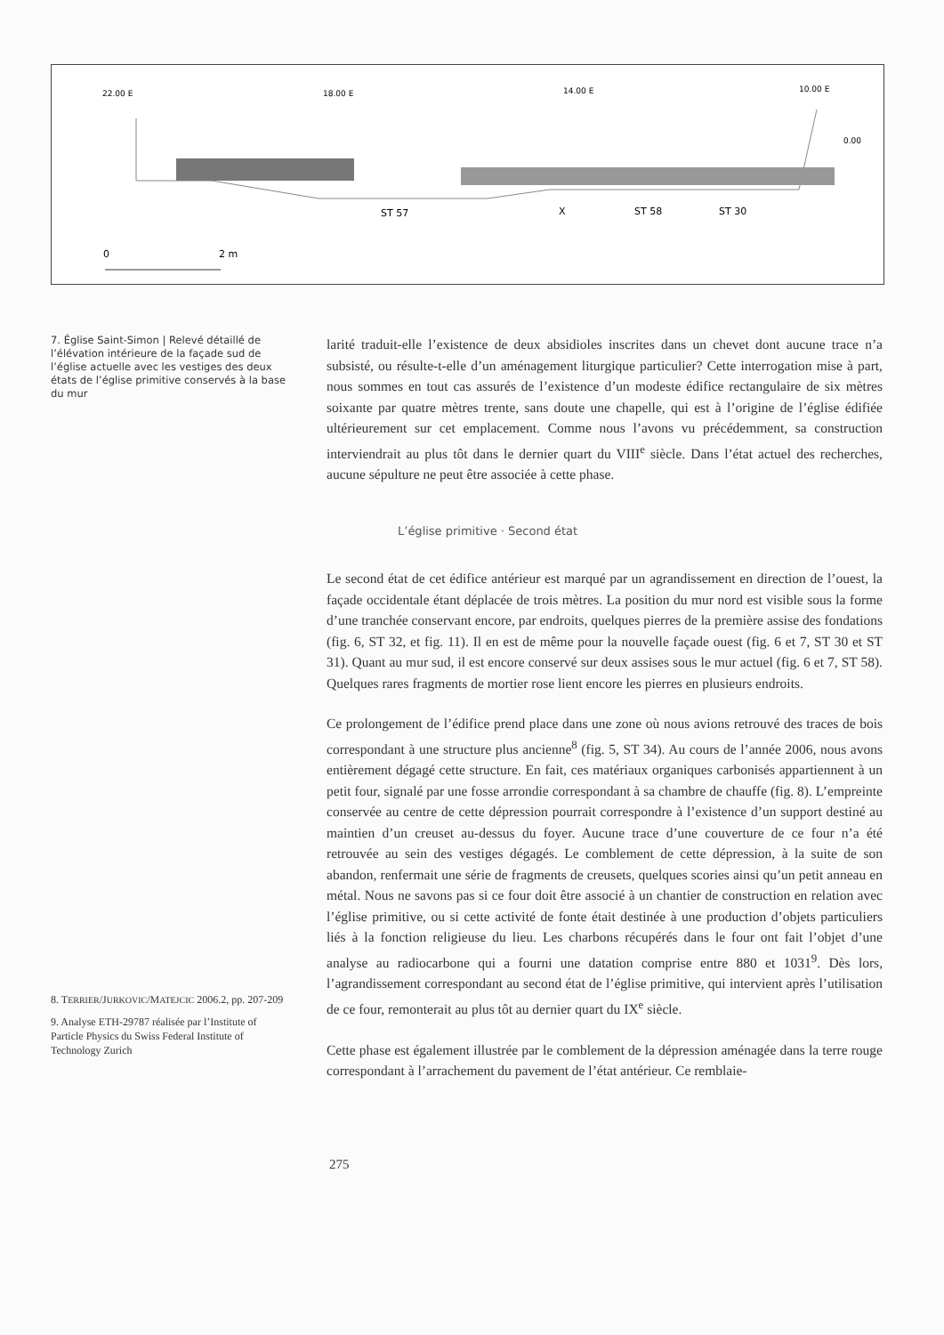22.00 E
18.00 E
14.00 E
10.00 E
0.00
ST 57
X
ST 58
ST 30
0
2 m
7. Église Saint-Simon | Relevé détaillé de l’élévation intérieure de la façade sud de l’église actuelle avec les vestiges des deux états de l’église primitive conservés à la base du mur
8. TERRIER/JURKOVIC/MATEJCIC 2006.2, pp. 207-209
9. Analyse ETH-29787 réalisée par l’Institute of Particle Physics du Swiss Federal Institute of Technology Zurich
larité traduit-elle l’existence de deux absidioles inscrites dans un chevet dont aucune trace n’a subsisté, ou résulte-t-elle d’un aménagement liturgique particulier? Cette interrogation mise à part, nous sommes en tout cas assurés de l’existence d’un modeste édifice rectangulaire de six mètres soixante par quatre mètres trente, sans doute une chapelle, qui est à l’origine de l’église édifiée ultérieurement sur cet emplacement. Comme nous l’avons vu précédemment, sa construction interviendrait au plus tôt dans le dernier quart du VIII<sup>e</sup> siècle. Dans l’état actuel des recherches, aucune sépulture ne peut être associée à cette phase.
L’église primitive · Second état
Le second état de cet édifice antérieur est marqué par un agrandissement en direction de l’ouest, la façade occidentale étant déplacée de trois mètres. La position du mur nord est visible sous la forme d’une tranchée conservant encore, par endroits, quelques pierres de la première assise des fondations (fig. 6, ST 32, et fig. 11). Il en est de même pour la nouvelle façade ouest (fig. 6 et 7, ST 30 et ST 31). Quant au mur sud, il est encore conservé sur deux assises sous le mur actuel (fig. 6 et 7, ST 58). Quelques rares fragments de mortier rose lient encore les pierres en plusieurs endroits.
Ce prolongement de l’édifice prend place dans une zone où nous avions retrouvé des traces de bois correspondant à une structure plus ancienne<sup>8</sup> (fig. 5, ST 34). Au cours de l’année 2006, nous avons entièrement dégagé cette structure. En fait, ces matériaux organiques carbonisés appartiennent à un petit four, signalé par une fosse arrondie correspondant à sa chambre de chauffe (fig. 8). L’empreinte conservée au centre de cette dépression pourrait correspondre à l’existence d’un support destiné au maintien d’un creuset au-dessus du foyer. Aucune trace d’une couverture de ce four n’a été retrouvée au sein des vestiges dégagés. Le comblement de cette dépression, à la suite de son abandon, renfermait une série de fragments de creusets, quelques scories ainsi qu’un petit anneau en métal. Nous ne savons pas si ce four doit être associé à un chantier de construction en relation avec l’église primitive, ou si cette activité de fonte était destinée à une production d’objets particuliers liés à la fonction religieuse du lieu. Les charbons récupérés dans le four ont fait l’objet d’une analyse au radiocarbone qui a fourni une datation comprise entre 880 et 1031<sup>9</sup>. Dès lors, l’agrandissement correspondant au second état de l’église primitive, qui intervient après l’utilisation de ce four, remonterait au plus tôt au dernier quart du IX<sup>e</sup> siècle.
Cette phase est également illustrée par le comblement de la dépression aménagée dans la terre rouge correspondant à l’arrachement du pavement de l’état antérieur. Ce remblaie-
275